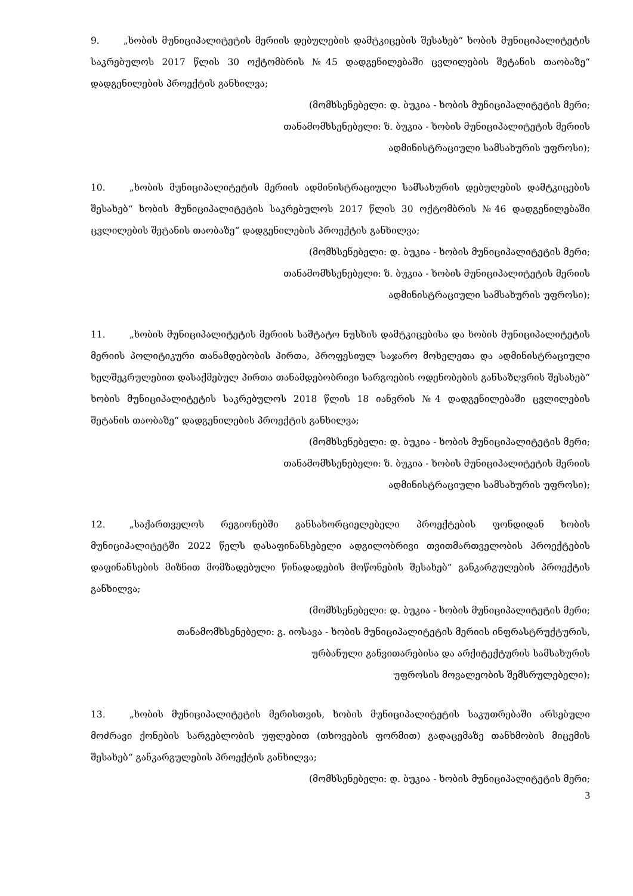9. „ხობის მუნიციპალიტეტის მერიის დებულების დამტკიცების შესახებ“ ხობის მუნიციპალიტეტის საკრებულოს 2017 წლის 30 ოქტომბრის №45 დადგენილებაში ცვლილების შეტანის თაობაზე“ დადგენილების პროექტის განხილვა;
(მომხსენებელი: დ. ბუკია - ხობის მუნიციპალიტეტის მერი;
თანამომხსენებელი: ზ. ბუკია - ხობის მუნიციპალიტეტის მერიის
ადმინისტრაციული სამსახურის უფროსი);
10. „ხობის მუნიციპალიტეტის მერიის ადმინისტრაციული სამსახურის დებულების დამტკიცების შესახებ“ ხობის მუნიციპალიტეტის საკრებულოს 2017 წლის 30 ოქტომბრის №46 დადგენილებაში ცვლილების შეტანის თაობაზე“ დადგენილების პროექტის განხილვა;
(მომხსენებელი: დ. ბუკია - ხობის მუნიციპალიტეტის მერი;
თანამომხსენებელი: ზ. ბუკია - ხობის მუნიციპალიტეტის მერიის
ადმინისტრაციული სამსახურის უფროსი);
11. „ხობის მუნიციპალიტეტის მერიის საშტატო ნუსხის დამტკიცებისა და ხობის მუნიციპალიტეტის მერიის პოლიტიკური თანამდებობის პირთა, პროფესიულ საჯარო მოხელეთა და ადმინისტრაციული ხელშეკრულებით დასაქმებულ პირთა თანამდებობრივი სარგოების ოდენობების განსაზღვრის შესახებ“ ხობის მუნიციპალიტეტის საკრებულოს 2018 წლის 18 იანვრის №4 დადგენილებაში ცვლილების შეტანის თაობაზე“ დადგენილების პროექტის განხილვა;
(მომხსენებელი: დ. ბუკია - ხობის მუნიციპალიტეტის მერი;
თანამომხსენებელი: ზ. ბუკია - ხობის მუნიციპალიტეტის მერიის
ადმინისტრაციული სამსახურის უფროსი);
12. „საქართველოს რეგიონებში განსახორციელებელი პროექტების ფონდიდან ხობის მუნიციპალიტეტში 2022 წელს დასაფინანსებელი ადგილობრივი თვითმართველობის პროექტების დაფინანსების მიზნით მომზადებული წინადადების მოწონების შესახებ“ განკარგულების პროექტის განხილვა;
(მომხსენებელი: დ. ბუკია - ხობის მუნიციპალიტეტის მერი;
თანამომხსენებელი: გ. იოსავა - ხობის მუნიციპალიტეტის მერიის ინფრასტრუქტურის,
ურბანული განვითარებისა და არქიტექტურის სამსახურის
უფროსის მოვალეობის შემსრულებელი);
13. „ხობის მუნიციპალიტეტის მერისთვის, ხობის მუნიციპალიტეტის საკუთრებაში არსებული მოძრავი ქონების სარგებლობის უფლებით (თხოვების ფორმით) გადაცემაზე თანხმობის მიცემის შესახებ“ განკარგულების პროექტის განხილვა;
(მომხსენებელი: დ. ბუკია - ხობის მუნიციპალიტეტის მერი;
3